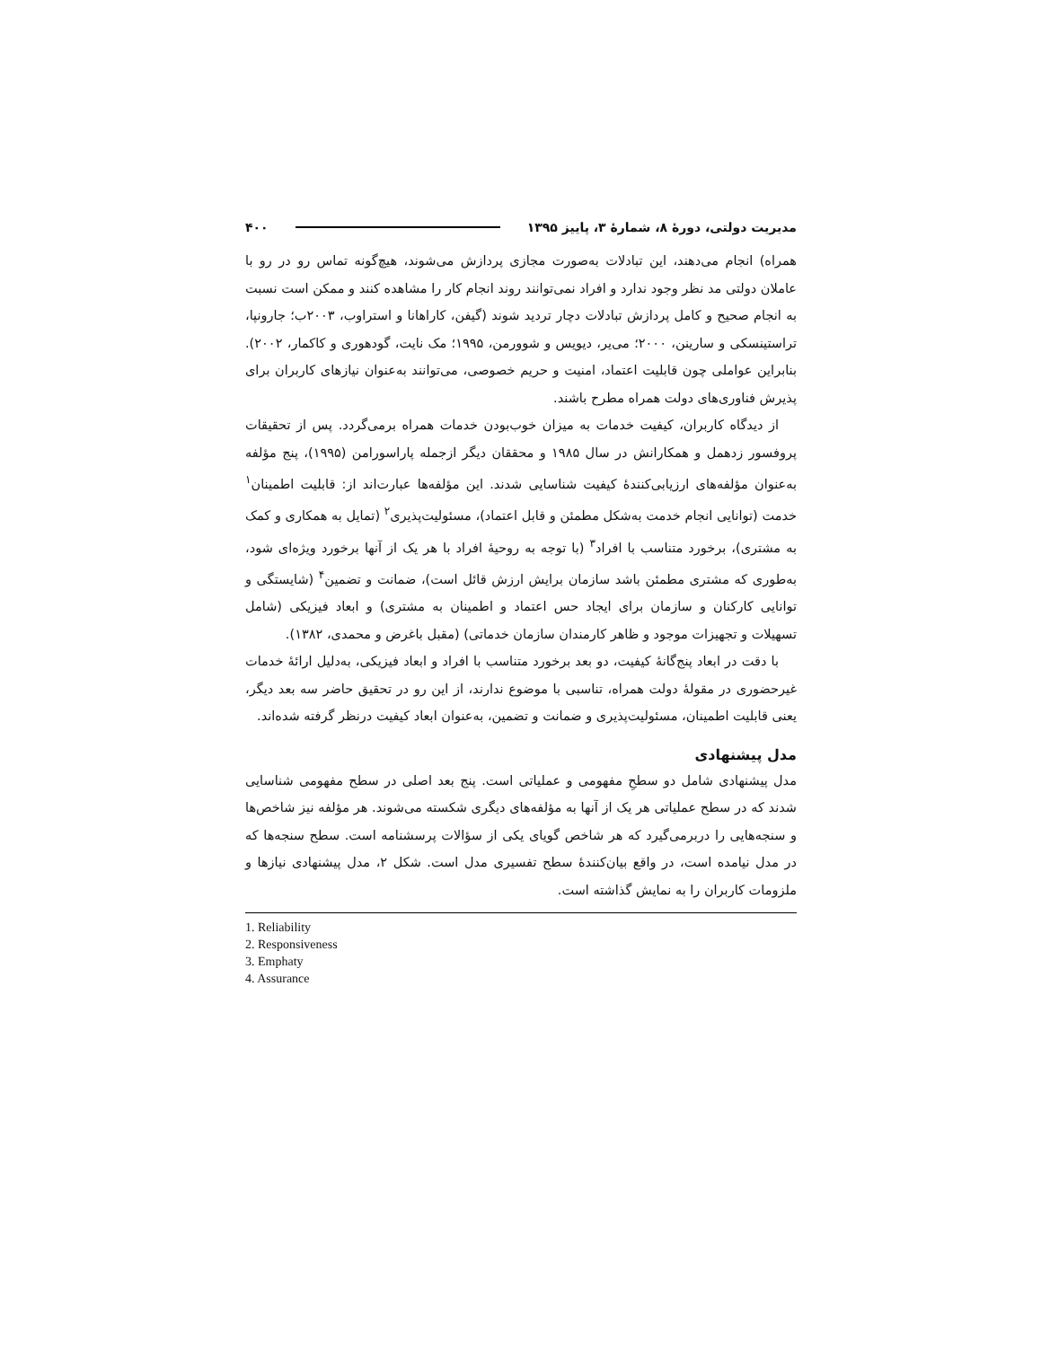مدیریت دولتی، دورهٔ ۸، شمارهٔ ۳، پاییز ۱۳۹۵ ۴۰۰
همراه) انجام می‌دهند، این تبادلات به‌صورت مجازی پردازش می‌شوند، هیچ‌گونه تماس رو در رو با عاملان دولتی مد نظر وجود ندارد و افراد نمی‌توانند روند انجام کار را مشاهده کنند و ممکن است نسبت به انجام صحیح و کامل پردازش تبادلات دچار تردید شوند (گیفن، کاراهانا و استراوب، ۲۰۰۳ب؛ جارونپا، تراستینسکی و سارینن، ۲۰۰۰؛ می‌یر، دیویس و شوورمن، ۱۹۹۵؛ مک نایت، گودهوری و کاکمار، ۲۰۰۲). بنابراین عواملی چون قابلیت اعتماد، امنیت و حریم خصوصی، می‌توانند به‌عنوان نیازهای کاربران برای پذیرش فناوری‌های دولت همراه مطرح باشند.
از دیدگاه کاربران، کیفیت خدمات به میزان خوب‌بودن خدمات همراه برمی‌گردد. پس از تحقیقات پروفسور زدهمل و همکارانش در سال ۱۹۸۵ و محققان دیگر ازجمله پاراسورامن (۱۹۹۵)، پنج مؤلفه به‌عنوان مؤلفه‌های ارزیابی‌کنندهٔ کیفیت شناسایی شدند. این مؤلفه‌ها عبارت‌اند از: قابلیت اطمینان<sup>۱</sup> خدمت (توانایی انجام خدمت به‌شکل مطمئن و قابل اعتماد)، مسئولیت‌پذیری<sup>۲</sup> (تمایل به همکاری و کمک به مشتری)، برخورد متناسب با افراد<sup>۳</sup> (با توجه به روحیهٔ افراد با هر یک از آنها برخورد ویژه‌ای شود، به‌طوری که مشتری مطمئن باشد سازمان برایش ارزش قائل است)، ضمانت و تضمین<sup>۴</sup> (شایستگی و توانایی کارکنان و سازمان برای ایجاد حس اعتماد و اطمینان به مشتری) و ابعاد فیزیکی (شامل تسهیلات و تجهیزات موجود و ظاهر کارمندان سازمان خدماتی) (مقبل باغرض و محمدی، ۱۳۸۲).
با دقت در ابعاد پنج‌گانهٔ کیفیت، دو بعد برخورد متناسب با افراد و ابعاد فیزیکی، به‌دلیل ارائهٔ خدمات غیرحضوری در مقولهٔ دولت همراه، تناسبی با موضوع ندارند، از این رو در تحقیق حاضر سه بعد دیگر، یعنی قابلیت اطمینان، مسئولیت‌پذیری و ضمانت و تضمین، به‌عنوان ابعاد کیفیت درنظر گرفته شده‌اند.
مدل پیشنهادی
مدل پیشنهادی شامل دو سطحِ مفهومی و عملیاتی است. پنج بعد اصلی در سطح مفهومی شناسایی شدند که در سطح عملیاتی هر یک از آنها به مؤلفه‌های دیگری شکسته می‌شوند. هر مؤلفه نیز شاخص‌ها و سنجه‌هایی را دربرمی‌گیرد که هر شاخص گویای یکی از سؤالات پرسشنامه است. سطح سنجه‌ها که در مدل نیامده است، در واقع بیان‌کنندهٔ سطح تفسیری مدل است. شکل ۲، مدل پیشنهادی نیازها و ملزومات کاربران را به نمایش گذاشته است.
1. Reliability
2. Responsiveness
3. Emphaty
4. Assurance